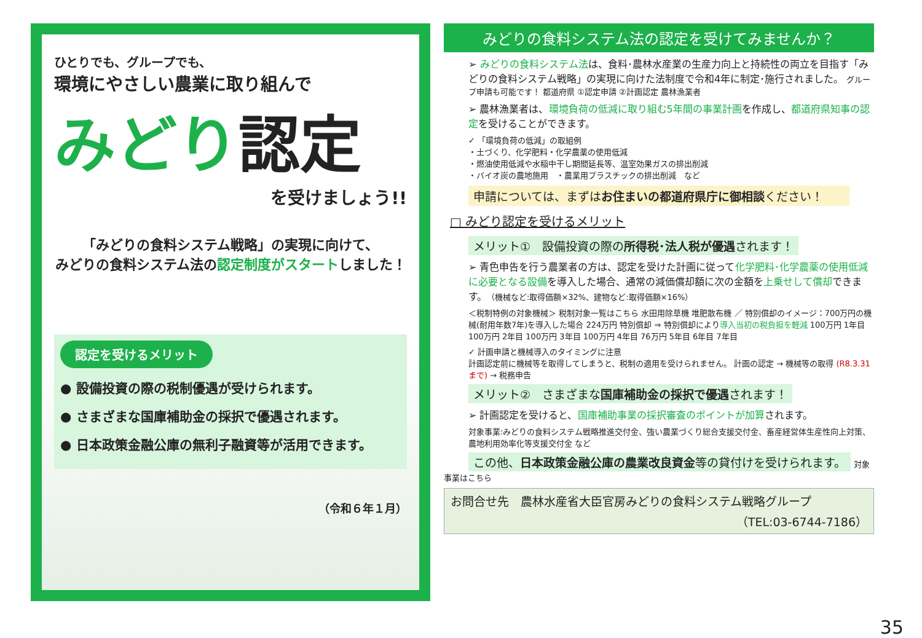ひとりでも、グループでも、
環境にやさしい農業に取り組んで
みどり認定
を受けましょう!!
「みどりの食料システム戦略」の実現に向けて、
みどりの食料システム法の認定制度がスタートしました！
認定を受けるメリット
● 設備投資の際の税制優遇が受けられます。
● さまざまな国庫補助金の採択で優遇されます。
● 日本政策金融公庫の無利子融資等が活用できます。
（令和６年１月）
みどりの食料システム法の認定を受けてみませんか？
➢ みどりの食料システム法は、食料･農林水産業の生産力向上と持続性の両立を目指す「みどりの食料システム戦略」の実現に向けた法制度で令和4年に制定･施行されました。 グループ申請も可能です！ 都道府県 ①認定申請 ②計画認定 農林漁業者
➢ 農林漁業者は、環境負荷の低減に取り組む5年間の事業計画を作成し、都道府県知事の認定を受けることができます。
✓ 「環境負荷の低減」の取組例
・土づくり、化学肥料・化学農薬の使用低減
・燃油使用低減や水稲中干し期間延長等、温室効果ガスの排出削減
・バイオ炭の農地施用　・農業用プラスチックの排出削減　など
申請については、まずはお住まいの都道府県庁に御相談ください！
□ みどり認定を受けるメリット
メリット①　設備投資の際の所得税･法人税が優遇されます！
➢ 青色申告を行う農業者の方は、認定を受けた計画に従って化学肥料･化学農薬の使用低減に必要となる設備を導入した場合、通常の減価償却額に次の金額を上乗せして償却できます。（機械など:取得価額×32%、建物など:取得価額×16%）
＜税制特例の対象機械＞ 税制対象一覧はこちら 水田用除草機 堆肥散布機 ／ 特別償却のイメージ：700万円の機械(耐用年数7年)を導入した場合 224万円 特別償却 ⇒ 特別償却により導入当初の税負担を軽減 100万円 1年目 100万円 2年目 100万円 3年目 100万円 4年目 76万円 5年目 6年目 7年目
✓ 計画申請と機械導入のタイミングに注意
計画認定前に機械等を取得してしまうと、税制の適用を受けられません。 計画の認定 → 機械等の取得 (R8.3.31まで) → 税務申告
メリット②　さまざまな国庫補助金の採択で優遇されます！
➢ 計画認定を受けると、国庫補助事業の採択審査のポイントが加算されます。
対象事業:みどりの食料システム戦略推進交付金、強い農業づくり総合支援交付金、畜産経営体生産性向上対策、農地利用効率化等支援交付金 など
この他、日本政策金融公庫の農業改良資金等の貸付けを受けられます。
対象事業はこちら
お問合せ先　農林水産省大臣官房みどりの食料システム戦略グループ
（TEL:03-6744-7186）
35